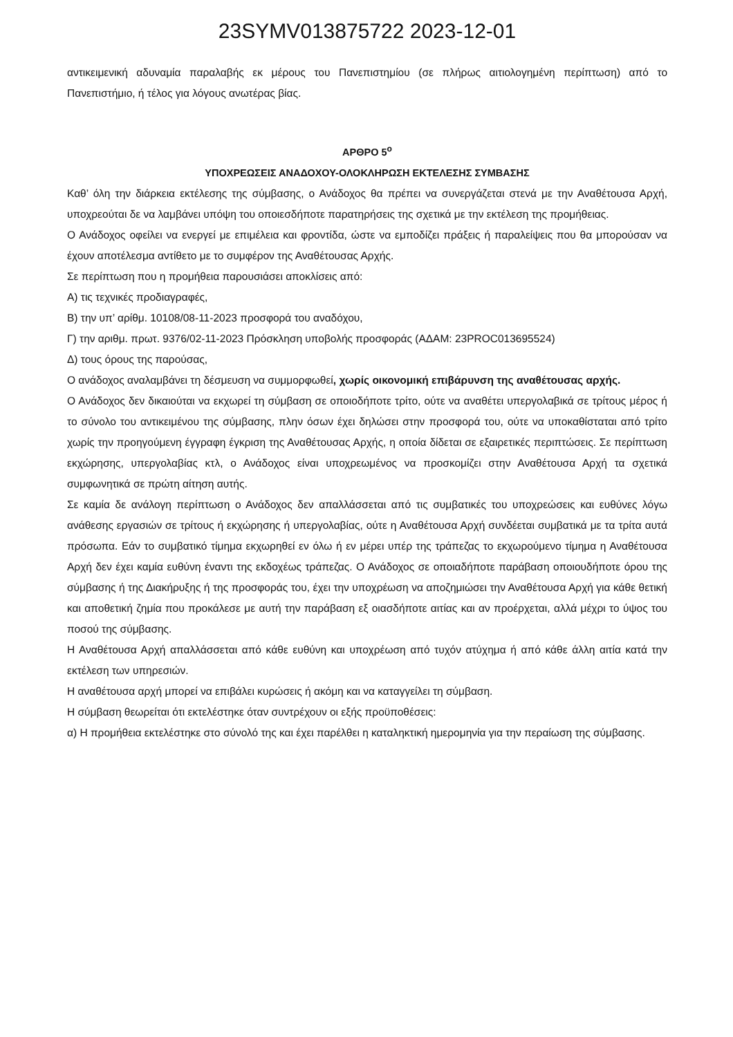23SYMV013875722 2023-12-01
αντικειμενική αδυναμία παραλαβής εκ μέρους του Πανεπιστημίου (σε πλήρως αιτιολογημένη περίπτωση) από το Πανεπιστήμιο, ή τέλος για λόγους ανωτέρας βίας.
ΑΡΘΡΟ 5<sup>ο</sup>
ΥΠΟΧΡΕΩΣΕΙΣ ΑΝΑΔΟΧΟΥ-ΟΛΟΚΛΗΡΩΣΗ ΕΚΤΕΛΕΣΗΣ ΣΥΜΒΑΣΗΣ
Καθ’ όλη την διάρκεια εκτέλεσης της σύμβασης, ο Ανάδοχος θα πρέπει να συνεργάζεται στενά με την Αναθέτουσα Αρχή, υποχρεούται δε να λαμβάνει υπόψη του οποιεσδήποτε παρατηρήσεις της σχετικά με την εκτέλεση της προμήθειας.
Ο Ανάδοχος οφείλει να ενεργεί με επιμέλεια και φροντίδα, ώστε να εμποδίζει πράξεις ή παραλείψεις που θα μπορούσαν να έχουν αποτέλεσμα αντίθετο με το συμφέρον της Αναθέτουσας Αρχής.
Σε περίπτωση που η προμήθεια παρουσιάσει αποκλίσεις από:
Α) τις τεχνικές προδιαγραφές,
Β) την υπ’ αρίθμ. 10108/08-11-2023 προσφορά του αναδόχου,
Γ) την αριθμ. πρωτ. 9376/02-11-2023 Πρόσκληση υποβολής προσφοράς (ΑΔΑΜ: 23PROC013695524)
Δ) τους όρους της παρούσας,
Ο ανάδοχος αναλαμβάνει τη δέσμευση να συμμορφωθεί, χωρίς οικονομική επιβάρυνση της αναθέτουσας αρχής.
Ο Ανάδοχος δεν δικαιούται να εκχωρεί τη σύμβαση σε οποιοδήποτε τρίτο, ούτε να αναθέτει υπεργολαβικά σε τρίτους μέρος ή το σύνολο του αντικειμένου της σύμβασης, πλην όσων έχει δηλώσει στην προσφορά του, ούτε να υποκαθίσταται από τρίτο χωρίς την προηγούμενη έγγραφη έγκριση της Αναθέτουσας Αρχής, η οποία δίδεται σε εξαιρετικές περιπτώσεις. Σε περίπτωση εκχώρησης, υπεργολαβίας κτλ, ο Ανάδοχος είναι υποχρεωμένος να προσκομίζει στην Αναθέτουσα Αρχή τα σχετικά συμφωνητικά σε πρώτη αίτηση αυτής.
Σε καμία δε ανάλογη περίπτωση ο Ανάδοχος δεν απαλλάσσεται από τις συμβατικές του υποχρεώσεις και ευθύνες λόγω ανάθεσης εργασιών σε τρίτους ή εκχώρησης ή υπεργολαβίας, ούτε η Αναθέτουσα Αρχή συνδέεται συμβατικά με τα τρίτα αυτά πρόσωπα. Εάν το συμβατικό τίμημα εκχωρηθεί εν όλω ή εν μέρει υπέρ της τράπεζας το εκχωρούμενο τίμημα η Αναθέτουσα Αρχή δεν έχει καμία ευθύνη έναντι της εκδοχέως τράπεζας. Ο Ανάδοχος σε οποιαδήποτε παράβαση οποιουδήποτε όρου της σύμβασης ή της Διακήρυξης ή της προσφοράς του, έχει την υποχρέωση να αποζημιώσει την Αναθέτουσα Αρχή για κάθε θετική και αποθετική ζημία που προκάλεσε με αυτή την παράβαση εξ οιασδήποτε αιτίας και αν προέρχεται, αλλά μέχρι το ύψος του ποσού της σύμβασης.
Η Αναθέτουσα Αρχή απαλλάσσεται από κάθε ευθύνη και υποχρέωση από τυχόν ατύχημα ή από κάθε άλλη αιτία κατά την εκτέλεση των υπηρεσιών.
Η αναθέτουσα αρχή μπορεί να επιβάλει κυρώσεις ή ακόμη και να καταγγείλει τη σύμβαση.
Η σύμβαση θεωρείται ότι εκτελέστηκε όταν συντρέχουν οι εξής προϋποθέσεις:
α) Η προμήθεια εκτελέστηκε στο σύνολό της και έχει παρέλθει η καταληκτική ημερομηνία για την περαίωση της σύμβασης.